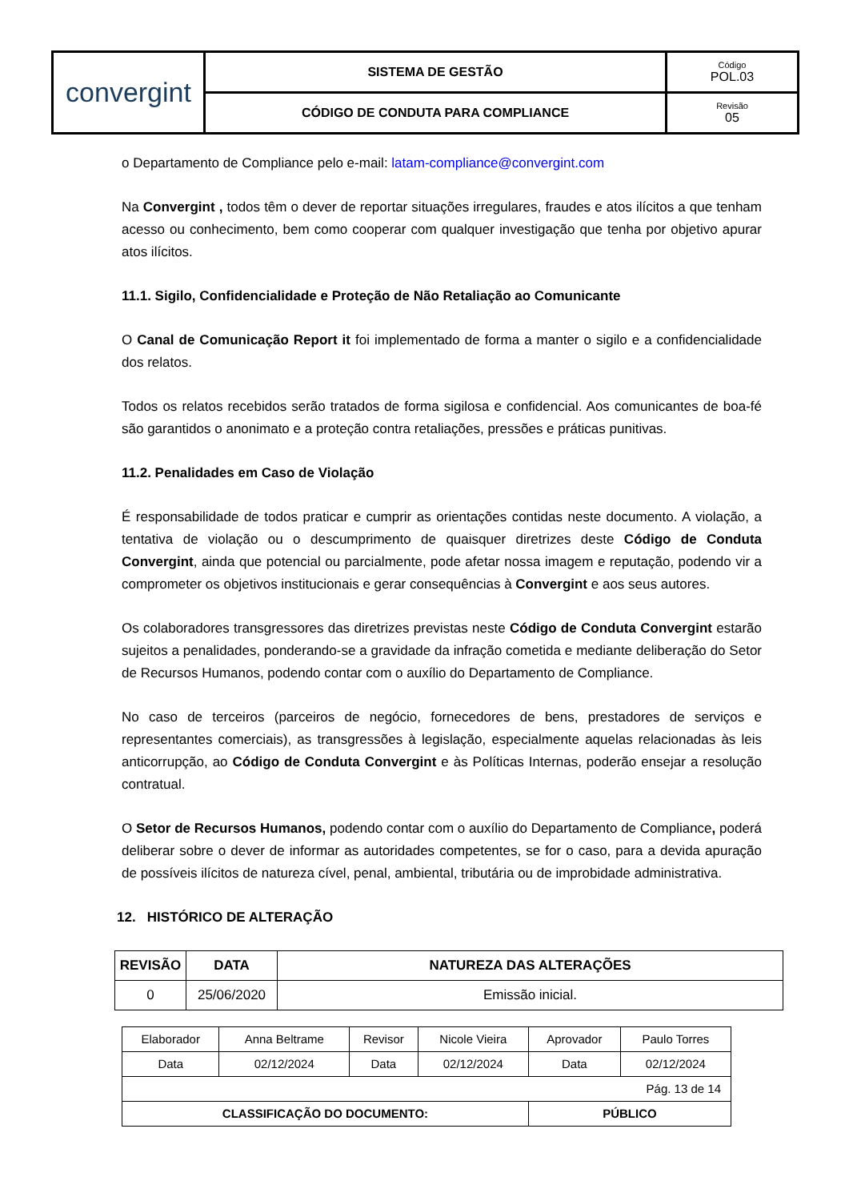| convergint | SISTEMA DE GESTÃO | Código POL.03 |
| | CÓDIGO DE CONDUTA PARA COMPLIANCE | Revisão 05 |
o Departamento de Compliance pelo e-mail: latam-compliance@convergint.com
Na Convergint , todos têm o dever de reportar situações irregulares, fraudes e atos ilícitos a que tenham acesso ou conhecimento, bem como cooperar com qualquer investigação que tenha por objetivo apurar atos ilícitos.
11.1. Sigilo, Confidencialidade e Proteção de Não Retaliação ao Comunicante
O Canal de Comunicação Report it foi implementado de forma a manter o sigilo e a confidencialidade dos relatos.
Todos os relatos recebidos serão tratados de forma sigilosa e confidencial. Aos comunicantes de boa-fé são garantidos o anonimato e a proteção contra retaliações, pressões e práticas punitivas.
11.2. Penalidades em Caso de Violação
É responsabilidade de todos praticar e cumprir as orientações contidas neste documento. A violação, a tentativa de violação ou o descumprimento de quaisquer diretrizes deste Código de Conduta Convergint, ainda que potencial ou parcialmente, pode afetar nossa imagem e reputação, podendo vir a comprometer os objetivos institucionais e gerar consequências à Convergint e aos seus autores.
Os colaboradores transgressores das diretrizes previstas neste Código de Conduta Convergint estarão sujeitos a penalidades, ponderando-se a gravidade da infração cometida e mediante deliberação do Setor de Recursos Humanos, podendo contar com o auxílio do Departamento de Compliance.
No caso de terceiros (parceiros de negócio, fornecedores de bens, prestadores de serviços e representantes comerciais), as transgressões à legislação, especialmente aquelas relacionadas às leis anticorrupção, ao Código de Conduta Convergint e às Políticas Internas, poderão ensejar a resolução contratual.
O Setor de Recursos Humanos, podendo contar com o auxílio do Departamento de Compliance, poderá deliberar sobre o dever de informar as autoridades competentes, se for o caso, para a devida apuração de possíveis ilícitos de natureza cível, penal, ambiental, tributária ou de improbidade administrativa.
12. HISTÓRICO DE ALTERAÇÃO
| REVISÃO | DATA | NATUREZA DAS ALTERAÇÕES |
| --- | --- | --- |
| 0 | 25/06/2020 | Emissão inicial. |
| Elaborador | Anna Beltrame | Revisor | Nicole Vieira | Aprovador | Paulo Torres |
| Data | 02/12/2024 | Data | 02/12/2024 | Data | 02/12/2024 |
| Pág. 13 de 14 | | | | | |
| CLASSIFICAÇÃO DO DOCUMENTO: | | | | PÚBLICO | |